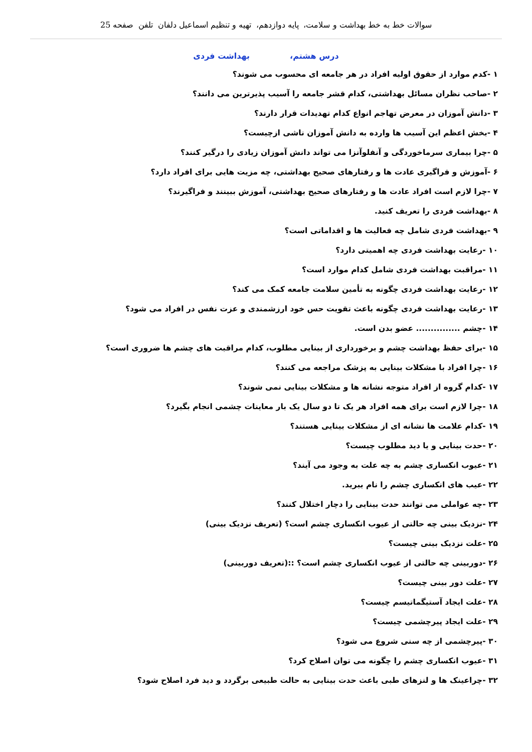سوالات خط به خط بهداشت و سلامت، پایه دوازدهم، تهیه و تنظیم اسماعیل دلفان تلفن صفحه 25
درس هشتم، بهداشت فردی
۱ -کدم موارد از حقوق اولیه افراد در هر جامعه ای محسوب می شوند؟
۲ -صاحب نظران مسائل بهداشتی، کدام قشر جامعه را آسیب پذیرترین می دانند؟
۳ -دانش آموزان در معرض تهاجم انواع کدام تهدیدات قرار دارند؟
۴ -بخش اعظم این آسیب ها وارده به دانش آموزان ناشی ازچیست؟
۵ -چرا بیماری سرماخوردگی و آنفلوآنزا می تواند دانش آموزان زیادی را درگیر کنند؟
۶ -آموزش و فراگیری عادت ها و رفتارهای صحیح بهداشتی، چه مزیت هایی برای افراد دارد؟
۷ -چرا لازم است افراد عادت ها و رفتارهای صحیح بهداشتی، آموزش ببینند و فراگیرند؟
۸ -بهداشت فردی را تعریف کنید.
۹ -بهداشت فردی شامل چه فعالیت ها و اقداماتی است؟
۱۰ -رعایت بهداشت فردی چه اهمیتی دارد؟
۱۱ -مراقبت بهداشت فردی شامل کدام موارد است؟
۱۲ -رعایت بهداشت فردی چگونه به تأمین سلامت جامعه کمک می کند؟
۱۳ -رعایت بهداشت فردی چگونه باعث تقویت حس خود ارزشمندی و عزت نفس در افراد می شود؟
۱۴ -چشم ............... عضو بدن است.
۱۵ -برای حفظ بهداشت چشم و برخورداری از بینایی مطلوب، کدام مراقبت های چشم ها ضروری است؟
۱۶ -چرا افراد با مشکلات بینایی به پزشک مراجعه می کنند؟
۱۷ -کدام گروه از افراد متوجه نشانه ها و مشکلات بینایی نمی شوند؟
۱۸ -چرا لازم است برای همه افراد هر یک تا دو سال یک بار معاینات چشمی انجام بگیرد؟
۱۹ -کدام علامت ها نشانه ای از مشکلات بینایی هستند؟
۲۰ -حدت بینایی و یا دید مطلوب چیست؟
۲۱ -عیوب انکساری چشم به چه علت به وجود می آیند؟
۲۲ -عیب های انکساری چشم را نام ببرید.
۲۳ -چه عواملی می توانند حدت بینایی را دچار اختلال کنند؟
۲۴ -نزدیک بینی چه حالتی از عیوب انکساری چشم است؟ (تعریف نزدیک بینی)
۲۵ -علت نزدیک بینی چیست؟
۲۶ -دوربینی چه حالتی از عیوب انکساری چشم است؟ ::(تعریف دوربینی)
۲۷ -علت دور بینی چیست؟
۲۸ -علت ایجاد آستیگماتیسم چیست؟
۲۹ -علت ایجاد پیرچشمی چیست؟
۳۰ -پیرچشمی از چه سنی شروع می شود؟
۳۱ -عیوب انکساری چشم را چگونه می توان اصلاح کرد؟
۳۲ -چراعینک ها و لنزهای طبی باعث حدت بینایی به حالت طبیعی برگردد و دید فرد اصلاح شود؟